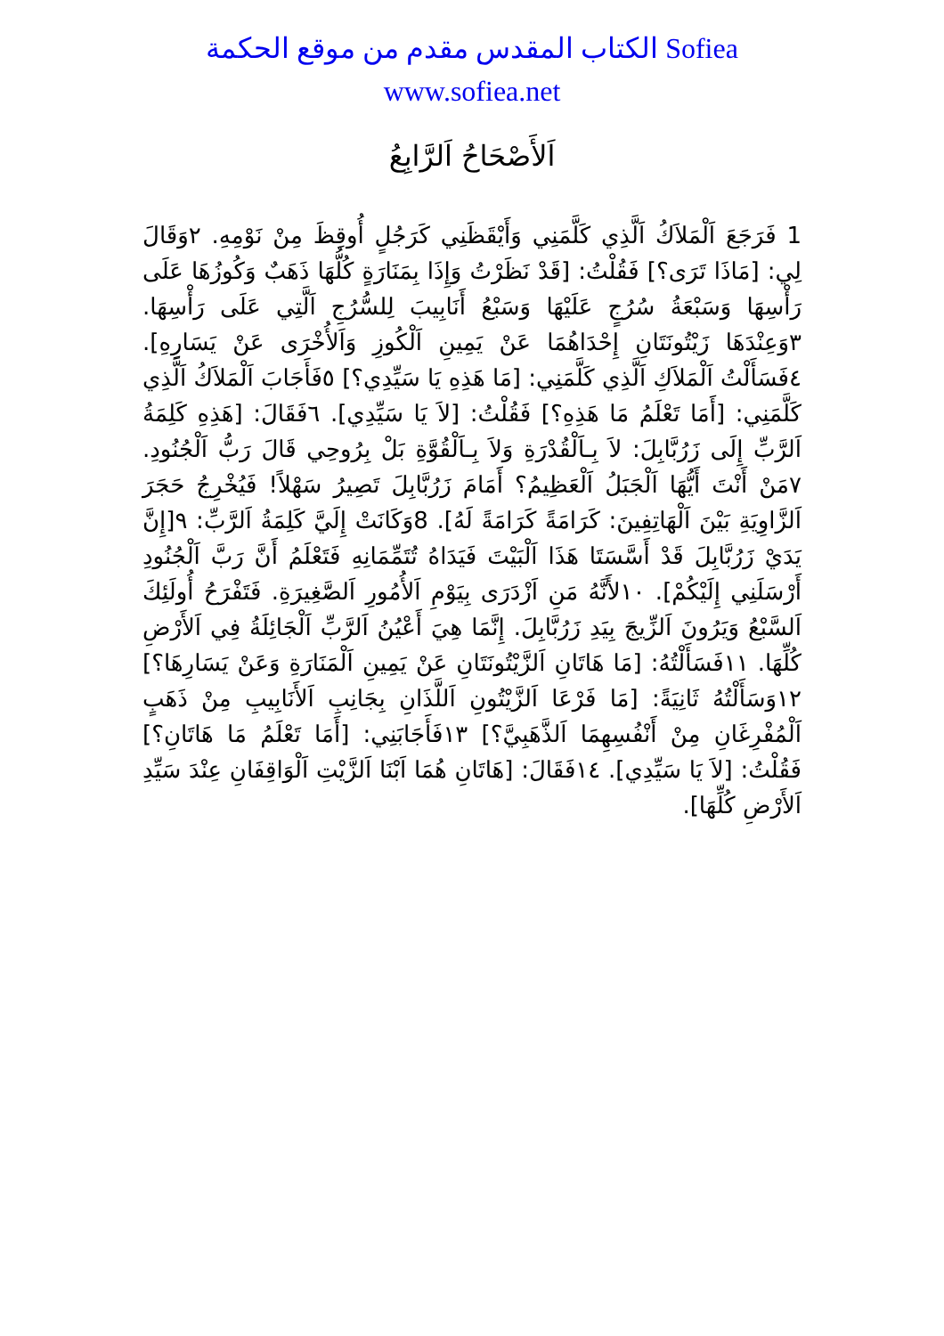الكتاب المقدس مقدم من موقع الحكمة Sofiea
www.sofiea.net
اَلأَصْحَاحُ اَلرَّابِعُ
1 فَرَجَعَ اَلْمَلاَكُ اَلَّذِي كَلَّمَنِي وَأَيْقَظَنِي كَرَجُلٍ أُوقِظَ مِنْ نَوْمِهِ. ٢وَقَالَ لِي: [مَاذَا تَرَى؟] فَقُلْتُ: [قَدْ نَظَرْتُ وَإِذَا بِمَنَارَةٍ كُلُّهَا ذَهَبٌ وَكُوزُهَا عَلَى رَأْسِهَا وَسَبْعَةُ سُرُجٍ عَلَيْهَا وَسَبْعُ أَنَابِيبَ لِلسُّرُجِ اَلَّتِي عَلَى رَأْسِهَا. ٣وَعِنْدَهَا زَيْتُونَتَانِ إِحْدَاهُمَا عَنْ يَمِينِ اَلْكُوزِ وَاَلأُخْرَى عَنْ يَسَارِهِ]. ٤فَسَأَلْتُ اَلْمَلاَكِ اَلَّذِي كَلَّمَنِي: [مَا هَذِهِ يَا سَيِّدِي؟] ٥فَأَجَابَ اَلْمَلاَكُ اَلَّذِي كَلَّمَنِي: [أَمَا تَعْلَمُ مَا هَذِهِ؟] فَقُلْتُ: [لاَ يَا سَيِّدِي]. ٦فَقَالَ: [هَذِهِ كَلِمَةُ اَلرَّبِّ إِلَى زَرُبَّابِلَ: لاَ بِـاَلْقُدْرَةِ وَلاَ بِـاَلْقُوَّةِ بَلْ بِرُوحِي قَالَ رَبُّ اَلْجُنُودِ. ٧مَنْ أَنْتَ أَيُّهَا اَلْجَبَلُ اَلْعَظِيمُ؟ أَمَامَ زَرُبَّابِلَ تَصِيرُ سَهْلاً! فَيُخْرِجُ حَجَرَ اَلزَّاوِيَةِ بَيْنَ اَلْهَاتِفِينَ: كَرَامَةً كَرَامَةً لَهُ]. 8وَكَانَتْ إِلَيَّ كَلِمَةُ اَلرَّبِّ: ٩[إِنَّ يَدَيْ زَرُبَّابِلَ قَدْ أَسَّسَتَا هَذَا اَلْبَيْتَ فَيَدَاهُ تُتَمِّمَانِهِ فَتَعْلَمُ أَنَّ رَبَّ اَلْجُنُودِ أَرْسَلَنِي إِلَيْكُمْ]. ١٠لأَنَّهُ مَنِ اَزْدَرَى بِيَوْمِ اَلأُمُورِ اَلصَّغِيرَةِ. فَتَفْرَحُ أُولَئِكَ اَلسَّبْعُ وَيَرُونَ اَلزِّيجَ بِيَدِ زَرُبَّابِلَ. إِنَّمَا هِيَ أَعْيُنُ اَلرَّبِّ اَلْجَائِلَةُ فِي اَلأَرْضِ كُلِّهَا. ١١فَسَأَلْتُهُ: [مَا هَاتَانِ اَلزَّيْتُونَتَانِ عَنْ يَمِينِ اَلْمَنَارَةِ وَعَنْ يَسَارِهَا؟] ١٢وَسَأَلْتُهُ ثَانِيَةً: [مَا فَرْعَا اَلزَّيْتُونِ اَللَّذَانِ بِجَانِبِ اَلأَنَابِيبِ مِنْ ذَهَبٍ اَلْمُفْرِغَانِ مِنْ أَنْفُسِهِمَا اَلذَّهَبِيَّ؟] ١٣فَأَجَابَنِي: [أَمَا تَعْلَمُ مَا هَاتَانِ؟] فَقُلْتُ: [لاَ يَا سَيِّدِي]. ١٤فَقَالَ: [هَاتَانِ هُمَا اَبْنَا اَلزَّيْتِ اَلْوَاقِفَانِ عِنْدَ سَيِّدِ اَلأَرْضِ كُلِّهَا].